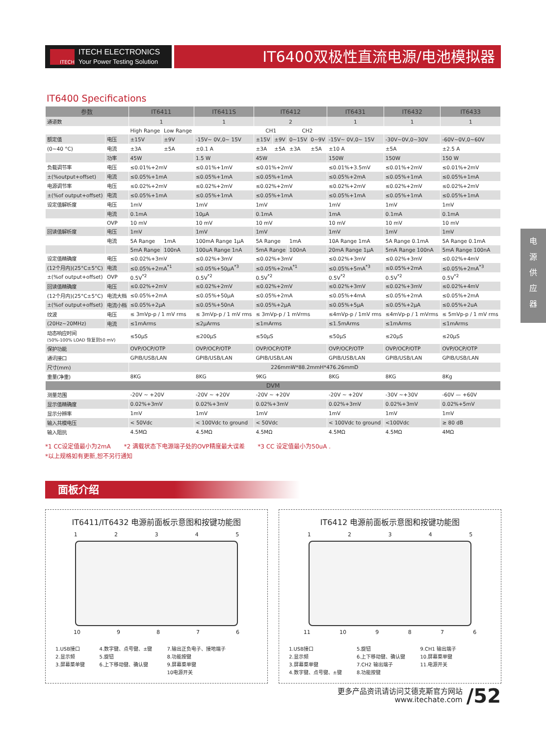ITECH
ITECH ELECTRONICS
Your Power Testing Solution
IT6400双极性直流电源/电池模拟器
IT6400 Specifications
| 参数 | | IT6411 | | IT6411S | IT6412 | | | | IT6431 | IT6432 | IT6433 |
| --- | --- | --- | --- | --- | --- | --- | --- | --- | --- | --- | --- |
| 通道数 | | 1 | | 1 | 2 | | | | 1 | 1 | 1 |
| | | High Range | Low Range | | CH1 | | CH2 | | | | |
| 额定值 | 电压 | ±15V | ±9V | -15V~ 0V,0~ 15V | ±15V | ±9V | 0~15V | 0~9V | -15V~ 0V,0~ 15V | -30V~0V,0~30V | -60V~0V,0~60V |
| (0~40 °C) | 电流 | ±3A | ±5A | ±0.1 A | ±3A | ±5A | ±3A | ±5A | ±10 A | ±5A | ±2.5 A |
| | 功率 | 45W | | 1.5 W | 45W | | | | 150W | 150W | 150 W |
| 负载调节率 | 电压 | ≤0.01%+2mV | | ≤0.01%+1mV | ≤0.01%+2mV | | | | ≤0.01%+3.5mV | ≤0.01%+2mV | ≤0.01%+2mV |
| ±(%output+offset) | 电流 | ≤0.05%+1mA | | ≤0.05%+1mA | ≤0.05%+1mA | | | | ≤0.05%+2mA | ≤0.05%+1mA | ≤0.05%+1mA |
| 电源调节率 | 电压 | ≤0.02%+2mV | | ≤0.02%+2mV | ≤0.02%+2mV | | | | ≤0.02%+2mV | ≤0.02%+2mV | ≤0.02%+2mV |
| ±(%of output+offset) | 电流 | ≤0.05%+1mA | | ≤0.05%+1mA | ≤0.05%+1mA | | | | ≤0.05%+1mA | ≤0.05%+1mA | ≤0.05%+1mA |
| 设定值解析度 | 电压 | 1mV | | 1mV | 1mV | | | | 1mV | 1mV | 1mV |
| | 电流 | 0.1mA | | 10μA | 0.1mA | | | | 1mA | 0.1mA | 0.1mA |
| | OVP | 10 mV | | 10 mV | 10 mV | | | | 10 mV | 10 mV | 10 mV |
| 回读值解析度 | 电压 | 1mV | | 1mV | 1mV | | | | 1mV | 1mV | 1mV |
| | 电流 | 5A Range | 1mA | 100mA Range 1μA | 5A Range | | 1mA | | 10A Range 1mA | 5A Range 0.1mA | 5A Range 0.1mA |
| | | 5mA Range | 100nA | 100uA Range 1nA | 5mA Range | | 100nA | | 20mA Range 1μA | 5mA Range 100nA | 5mA Range 100nA |
| 设定值精确度 | 电压 | ≤0.02%+3mV | | ≤0.02%+3mV | ≤0.02%+3mV | | | | ≤0.02%+3mV | ≤0.02%+3mV | ≤0.02%+4mV |
| (12个月内)(25°C±5°C) | 电流 | ≤0.05%+2mA<sup>*1</sup> | | ≤0.05%+50μA<sup>*3</sup> | ≤0.05%+2mA<sup>*1</sup> | | | | ≤0.05%+5mA<sup>*3</sup> | ≤0.05%+2mA | ≤0.05%+2mA<sup>*3</sup> |
| ±(%of output+offset) | OVP | 0.5V<sup>*2</sup> | | 0.5V<sup>*2</sup> | 0.5V<sup>*2</sup> | | | | 0.5V<sup>*2</sup> | 0.5V<sup>*2</sup> | 0.5V<sup>*2</sup> |
| 回读值精确度 | 电压 | ≤0.02%+2mV | | ≤0.02%+2mV | ≤0.02%+2mV | | | | ≤0.02%+3mV | ≤0.02%+3mV | ≤0.02%+4mV |
| (12个月内)(25°C±5°C) | 电流大档 | ≤0.05%+2mA | | ≤0.05%+50μA | ≤0.05%+2mA | | | | ≤0.05%+4mA | ≤0.05%+2mA | ≤0.05%+2mA |
| ±(%of output+offset) | 电流小档 | ≤0.05%+2μA | | ≤0.05%+50nA | ≤0.05%+2μA | | | | ≤0.05%+5μA | ≤0.05%+2μA | ≤0.05%+2uA |
| 纹波 | 电压 | ≤ 3mVp-p / 1 mV rms | | ≤ 3mVp-p / 1 mV rms | ≤ 3mVp-p / 1 mVrms | | | | ≤4mVp-p / 1mV rms | ≤4mVp-p / 1 mVrms | ≤ 5mVp-p / 1 mV rms |
| (20Hz~20MHz) | 电流 | ≤1mArms | | ≤2μArms | ≤1mArms | | | | ≤1.5mArms | ≤1mArms | ≤1mArms |
| 动态响应时间 (50%-100% LOAD 恢复到50 mV) | | ≤50μS | | ≤200μS | ≤50μS | | | | ≤50μS | ≤20μS | ≤20μS |
| 保护功能 | | OVP/OCP/OTP | | OVP/OCP/OTP | OVP/OCP/OTP | | | | OVP/OCP/OTP | OVP/OCP/OTP | OVP/OCP/OTP |
| 通讯接口 | | GPIB/USB/LAN | | GPIB/USB/LAN | GPIB/USB/LAN | | | | GPIB/USB/LAN | GPIB/USB/LAN | GPIB/USB/LAN |
| 尺寸(mm) | | 226mmW*88.2mmH*476.26mmD | | | | | | | | | |
| 重量(净重) | | 8KG | | 8KG | 9KG | | | | 8KG | 8KG | 8Kg |
| DVM | | | | | | | | | | | |
| 测量范围 | | -20V ~ +20V | | -20V ~ +20V | -20V ~ +20V | | | | -20V ~ +20V | -30V ~+30V | -60V — +60V |
| 显示值精确度 | | 0.02%+3mV | | 0.02%+3mV | 0.02%+3mV | | | | 0.02%+3mV | 0.02%+3mV | 0.02%+5mV |
| 显示分辨率 | | 1mV | | 1mV | 1mV | | | | 1mV | 1mV | 1mV |
| 输入共模电压 | | < 50Vdc | | < 100Vdc to ground | < 50Vdc | | | | < 100Vdc to ground | <100Vdc | ≥ 80 dB |
| 输入阻抗 | | 4.5MΩ | | 4.5MΩ | 4.5MΩ | | | | 4.5MΩ | 4.5MΩ | 4MΩ |
*1 CC设定值最小为2mA *2 满载状态下电源端子处的OVP精度最大误差 *3 CC 设定值最小为50uA .
*以上规格如有更新,恕不另行通知
面板介绍
IT6411/IT6432 电源前面板示意图和按键功能图
1 2 3 4 5
10 9 8 7 6
1.USB接口
2.显示频
3.屏幕菜单键
4.数字键、点号键、±键
5.旋钮
6.上下移动键、确认键
7.输出正负电子、接地端子
8.功能按键
9.屏幕菜单键
10电源开关
IT6412 电源前面板示意图和按键功能图
1 2 3 4 5
11 10 9 8 7 6
1.USB接口
2.显示频
3.屏幕菜单键
4.数字键、点号键、±键
5.旋钮
6.上下移动键、确认键
7.CH2 输出端子
8.功能按键
9.CH1 输出端子
10.屏幕菜单键
11.电源开关
电
源
供
应
器
更多产品资讯请访问艾德克斯官方网站
www.itechate.com
/52